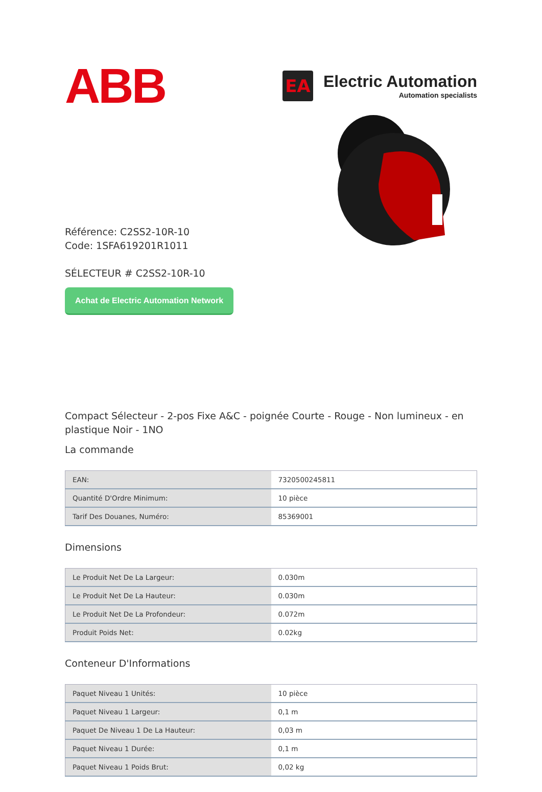ABB
EA
Electric Automation
Automation specialists
Référence: C2SS2-10R-10
Code: 1SFA619201R1011
SÉLECTEUR # C2SS2-10R-10
Achat de Electric Automation Network
Compact Sélecteur - 2-pos Fixe A&C - poignée Courte - Rouge - Non lumineux - en plastique Noir - 1NO
La commande
| EAN: | 7320500245811 |
| Quantité D'Ordre Minimum: | 10 pièce |
| Tarif Des Douanes, Numéro: | 85369001 |
Dimensions
| Le Produit Net De La Largeur: | 0.030m |
| Le Produit Net De La Hauteur: | 0.030m |
| Le Produit Net De La Profondeur: | 0.072m |
| Produit Poids Net: | 0.02kg |
Conteneur D'Informations
| Paquet Niveau 1 Unités: | 10 pièce |
| Paquet Niveau 1 Largeur: | 0,1 m |
| Paquet De Niveau 1 De La Hauteur: | 0,03 m |
| Paquet Niveau 1 Durée: | 0,1 m |
| Paquet Niveau 1 Poids Brut: | 0,02 kg |